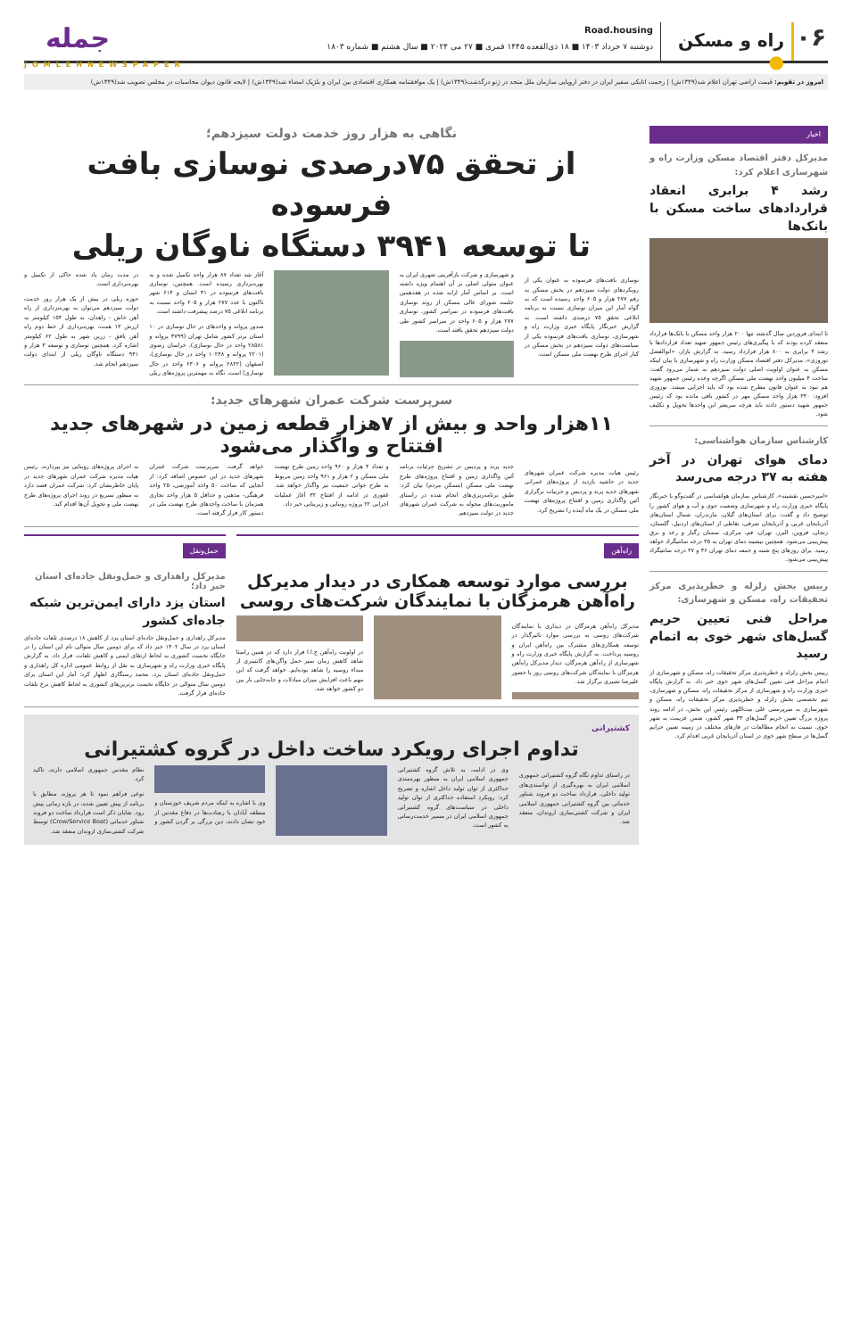۰۶
راه و مسکن ●
Road.housing
دوشنبه ۷ خرداد ۱۴۰۳ ■ ۱۸ ذی‌القعده ۱۴۴۵ قمری ■ ۲۷ می ۲۰۲۴ ■ سال هشتم ■ شماره ۱۸۰۳
جمله
JOMLEHNEWSPAPER
امروز در تقویم: قیمت اراضی تهران اعلام شد(۱۳۴۹ش) | رحمت اتابکی سفیر ایران در دفتر اروپایی سازمان ملل متحد در ژنو درگذشت(۱۳۴۹ش) | یک موافقتنامه همکاری اقتصادی بین ایران و بلژیک امضاء شد(۱۳۴۹ش) | لایحه قانون دیوان محاسبات در مجلس تصویب شد(۱۳۴۹ش)
اخبار
مدیرکل دفتر اقتصاد مسکن وزارت راه و شهرسازی اعلام کرد:
رشد ۴ برابری انعقاد قراردادهای ساخت مسکن با بانک‌ها
تا ابتدای فروردین سال گذشته تنها ۲۰۰ هزار واحد مسکن با بانک‌ها قرارداد منعقد کرده بودند که با پیگیری‌های رئیس جمهور شهید تعداد قراردادها با رشد ۴ برابری به ۸۰۰ هزار قرارداد رسید. به گزارش بازار، «ابوالفضل نوروزی»، مدیرکل دفتر اقتصاد مسکن وزارت راه و شهرسازی با بیان اینکه مسکن به عنوان اولویت اصلی دولت سیزدهم به شمار می‌رود گفت: ساخت ۴ میلیون واحد نهضت ملی مسکن اگرچه وعده رئیس جمهور شهید هم نبود به عنوان قانون مطرح شده بود که باید اجرایی میشد. نوروزی افزود: ۳۴۰ هزار واحد مسکن مهر در کشور باقی مانده بود که رئیس جمهور شهید دستور دادند باید هرچه سریعتر این واحدها تحویل و تکلیف شود.
کارشناس سازمان هواشناسی:
دمای هوای تهران در آخر هفته به ۳۷ درجه می‌رسد
«امیرحسین نقشینه»، کارشناس سازمان هواشناسی در گفت‌وگو با خبرنگار پایگاه خبری وزارت راه و شهرسازی وضعیت جوی و آب و هوای کشور را توضیح داد و گفت: برای استان‌های گیلان، مازندران، شمال استان‌های آذربایجان غربی و آذربایجان شرقی، نقاطی از استان‌های اردبیل، گلستان، زنجان، قزوین، البرز، تهران، قم، مرکزی، سمنان رگبار و رعد و برق پیش‌بینی می‌شود. همچنین بیشینه دمای تهران به ۳۵ درجه سانتیگراد خواهد رسید. برای روزهای پنج شنبه و جمعه دمای تهران ۳۶ و ۳۷ درجه سانتیگراد پیش‌بینی می‌شود.
رییس بخش زلزله و خطرپذیری مرکز تحقیقات راه، مسکن و شهرسازی:
مراحل فنی تعیین حریم گسل‌های شهر خوی به اتمام رسید
رییس بخش زلزله و خطرپذیری مرکز تحقیقات راه، مسکن و شهرسازی از اتمام مراحل فنی تعیین گسل‌های شهر خوی خبر داد. به گزارش پایگاه خبری وزارت راه و شهرسازی از مرکز تحقیقات راه، مسکن و شهرسازی، تیم تخصصی بخش زلزله و خطرپذیری مرکز تحقیقات راه، مسکن و شهرسازی به سرپرستی علی بیت‌اللهی رئیس این بخش، در ادامه روند پروژه بزرگ تعیین حریم گسل‌های ۳۳ شهر کشور، ضمن عزیمت به شهر خوی، نسبت به انجام مطالعات در فازهای مختلف در زمینه تعیین حرایم گسل‌ها در سطح شهر خوی در استان آذربایجان غربی اقدام کرد.
نگاهی به هزار روز خدمت دولت سیزدهم؛
از تحقق ۷۵درصدی نوسازی بافت فرسوده
تا توسعه ۳۹۴۱ دستگاه ناوگان ریلی
نوسازی بافت‌های فرسوده به عنوان یکی از رویکردهای دولت سیزدهم در بخش مسکن به رقم ۲۷۷ هزار و ۶۰۵ واحد رسیده است که به گواه آمار این میزان نوسازی نسبت به برنامه ابلاغی تحقق ۷۵ درصدی داشته است. به گزارش خبرنگار پایگاه خبری وزارت راه و شهرسازی، نوسازی بافت‌های فرسوده یکی از سیاست‌های دولت سیزدهم در بخش مسکن در کنار اجرای طرح نهضت ملی مسکن است.
و شهرسازی و شرکت بازآفرینی شهری ایران به عنوان متولی اصلی بر آن اهتمام ویژه داشته است. بر اساس آمار ارایه شده در هفدهمین جلسه شورای عالی مسکن از روند نوسازی بافت‌های فرسوده در سراسر کشور، نوسازی ۲۷۷ هزار و ۶۰۵ واحد در سراسر کشور طی دولت سیزدهم تحقق یافته است.
آغاز شد تعداد ۸۷ هزار واحد تکمیل شده و به بهره‌برداری رسیده است. همچنین، نوسازی بافت‌های فرسوده در ۳۱ استان و ۶۱۴ شهر تاکنون با عدد ۲۷۷ هزار و ۶۰۵ واحد نسبت به برنامه ابلاغی ۷۵ درصد پیشرفت داشته است.
صدور پروانه و واحدهای در حال نوسازی در ۱۰ استان برتر کشور شامل تهران (۳۷۹۹ پروانه و ۲۸۵۸۱ واحد در حال نوسازی)، خراسان رضوی (۲۲۰۱ پروانه و ۱۰۲۴۸ واحد در حال نوسازی)، اصفهان (۲۸۲۲ پروانه و ۶۳۰۶ واحد در حال نوسازی) است. نگاه به مهمترین پروژه‌های ریلی در مدت زمان یاد شده حاکی از تکمیل و بهره‌برداری است.
حوزه ریلی در بیش از یک هزار روز خدمت دولت سیزدهم می‌توان به بهره‌برداری از راه آهن خاش - زاهدان، به طول ۱۵۴ کیلومتر به ارزش ۱۳ همت، بهره‌برداری از خط دوم راه آهن بافق - زرین شهر به طول ۶۲ کیلومتر اشاره کرد. همچنین نوسازی و توسعه ۳ هزار و ۹۴۱ دستگاه ناوگان ریلی از ابتدای دولت سیزدهم انجام شد.
سرپرست شرکت عمران شهرهای جدید:
۱۱هزار واحد و بیش از ۷هزار قطعه زمین در شهرهای جدید افتتاح و واگذار می‌شود
رئیس هیات مدیره شرکت عمران شهرهای جدید در حاشیه بازدید از پروژه‌های عمرانی شهرهای جدید پرند و پردیس و جزییات برگزاری آئین واگذاری زمین و افتتاح پروژه‌های نهضت ملی مسکن در یک ماه آینده را تشریح کرد.
جدید پرند و پردیس در تشریح جزئیات برنامه آئین واگذاری زمین و افتتاح پروژه‌های طرح نهضت ملی مسکن (مسکن مردم) بیان کرد: طبق برنامه‌ریزی‌های انجام شده در راستای ماموریت‌های محوله به شرکت عمران شهرهای جدید در دولت سیزدهم.
و تعداد ۴ هزار و ۹۶۰ واحد زمین طرح نهضت ملی مسکن و ۲ هزار و ۹۶۱ واحد زمین مربوط به طرح جوانی جمعیت نیز واگذار خواهد شد. غغوری در ادامه از افتتاح ۳۲ آغاز عملیات اجرایی ۲۲ پروژه روبنایی و زیربنایی خبر داد.
خواهد گرفت. سرپرست شرکت عمران شهرهای جدید در این خصوص اضافه کرد: از آنجایی که ساخت ۵۰ واحد آموزشی، ۲۵ واحد فرهنگی- مذهبی و حداقل ۵ هزار واحد تجاری همزمان با ساخت واحدهای طرح نهضت ملی در دستور کار قرار گرفته است.
به اجرای پروژه‌های روبنایی نیز بپردازند. رئیس هیات مدیره شرکت عمران شهرهای جدید در پایان خاطرنشان کرد: شرکت عمران قصد دارد به منظور تسریع در روند اجرای پروژه‌های طرح نهضت ملی و تحویل آن‌ها اقدام کند.
راه‌آهن
بررسی موارد توسعه همکاری در دیدار مدیرکل راه‌آهن هرمزگان با نمایندگان شرکت‌های روسی
مدیرکل راه‌آهن هرمزگان در دیداری با نمایندگان شرکت‌های روسی به بررسی موارد تاثیرگذار در توسعه همکاری‌های مشترک بین راه‌آهن ایران و روسیه پرداخت. به گزارش پایگاه خبری وزارت راه و شهرسازی از راه‌آهن هرمزگان، دیدار مدیرکل راه‌آهن هرمزگان با نمایندگان شرکت‌های روسی روز با حضور علیرضا نصیری برگزار شد.
در اولویت راه‌آهن ج.ا.ا قرار دارد که در همین راستا شاهد کاهش زمان سیر حمل واگن‌های کانتینری از مبداء روسیه را شاهد بوده‌ایم. خواهد گرفت که این مهم باعث افزایش میزان مبادلات و جابه‌جایی بار بین دو کشور خواهد شد.
حمل‌ونقل
مدیرکل راهداری و حمل‌ونقل جاده‌ای استان خبر داد؛
استان یزد دارای ایمن‌ترین شبکه جاده‌ای کشور
مدیرکل راهداری و حمل‌ونقل جاده‌ای استان یزد از کاهش ۱۸ درصدی تلفات جاده‌ای استان یزد در سال ۱۴۰۲ خبر داد که برای دومین سال متوالی نام این استان را در جایگاه نخست کشوری به لحاظ ارتقای ایمنی و کاهش تلفات، قرار داد. به گزارش پایگاه خبری وزارت راه و شهرسازی به نقل از روابط عمومی اداره کل راهداری و حمل‌ونقل جاده‌ای استان یزد، محمد رستگاری اظهار کرد: آمار این استان برای دومین سال متوالی در جایگاه نخست برترین‌های کشوری به لحاظ کاهش نرخ تلفات جاده‌ای قرار گرفت.
کشتیرانی
تداوم اجرای رویکرد ساخت داخل در گروه کشتیرانی
در راستای تداوم نگاه گروه کشتیرانی جمهوری اسلامی ایران به بهره‌گیری از توانمندی‌های تولید داخلی، قرارداد ساخت دو فروند شناور خدماتی بین گروه کشتیرانی جمهوری اسلامی ایران و شرکت کشتی‌سازی اروندان، منعقد شد.
وی در ادامه، به تلاش گروه کشتیرانی جمهوری اسلامی ایران به منظور بهره‌مندی حداکثری از توان تولید داخل اشاره و تصریح کرد: رویکرد استفاده حداکثری از توان تولید داخلی در سیاست‌های گروه کشتیرانی جمهوری اسلامی ایران در مسیر خدمت‌رسانی به کشور است.
وی با اشاره به اینکه مردم شریف خوزستان و منطقه آبادان با رشادت‌ها در دفاع مقدس از خود نشان دادند، دین بزرگی بر گردن کشور و نظام مقدس جمهوری اسلامی دارند، تاکید کرد.
نوعی فراهم نمود تا هر پروژه، مطابق با برنامه از پیش تعیین شده، در بازه زمانی پیش رود. شایان ذکر است قرارداد ساخت دو فروند شناور خدماتی (Crew/Service Boat) توسط شرکت کشتی‌سازی اروندان منعقد شد.